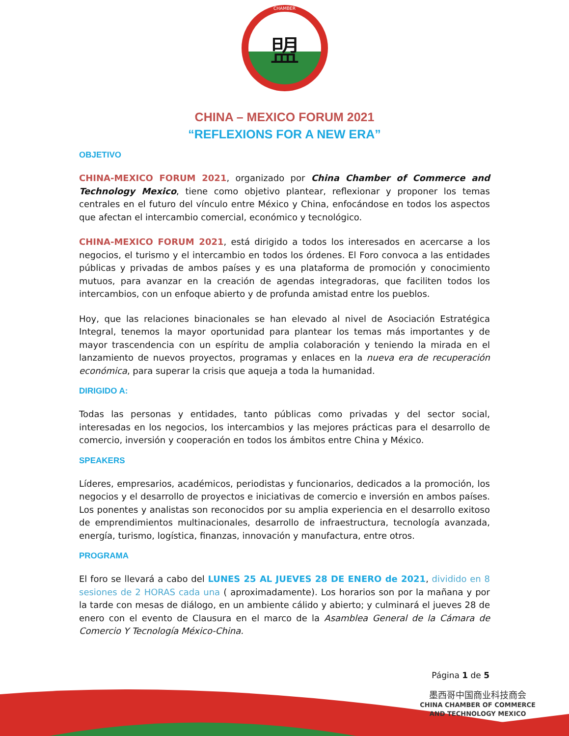CHAMBER
盟
CHINA – MEXICO FORUM 2021
“REFLEXIONS FOR A NEW ERA”
OBJETIVO
CHINA-MEXICO FORUM 2021, organizado por China Chamber of Commerce and Technology Mexico, tiene como objetivo plantear, reflexionar y proponer los temas centrales en el futuro del vínculo entre México y China, enfocándose en todos los aspectos que afectan el intercambio comercial, económico y tecnológico.
CHINA-MEXICO FORUM 2021, está dirigido a todos los interesados en acercarse a los negocios, el turismo y el intercambio en todos los órdenes. El Foro convoca a las entidades públicas y privadas de ambos países y es una plataforma de promoción y conocimiento mutuos, para avanzar en la creación de agendas integradoras, que faciliten todos los intercambios, con un enfoque abierto y de profunda amistad entre los pueblos.
Hoy, que las relaciones binacionales se han elevado al nivel de Asociación Estratégica Integral, tenemos la mayor oportunidad para plantear los temas más importantes y de mayor trascendencia con un espíritu de amplia colaboración y teniendo la mirada en el lanzamiento de nuevos proyectos, programas y enlaces en la nueva era de recuperación económica, para superar la crisis que aqueja a toda la humanidad.
DIRIGIDO A:
Todas las personas y entidades, tanto públicas como privadas y del sector social, interesadas en los negocios, los intercambios y las mejores prácticas para el desarrollo de comercio, inversión y cooperación en todos los ámbitos entre China y México.
SPEAKERS
Líderes, empresarios, académicos, periodistas y funcionarios, dedicados a la promoción, los negocios y el desarrollo de proyectos e iniciativas de comercio e inversión en ambos países. Los ponentes y analistas son reconocidos por su amplia experiencia en el desarrollo exitoso de emprendimientos multinacionales, desarrollo de infraestructura, tecnología avanzada, energía, turismo, logística, finanzas, innovación y manufactura, entre otros.
PROGRAMA
El foro se llevará a cabo del LUNES 25 AL JUEVES 28 DE ENERO de 2021, dividido en 8 sesiones de 2 HORAS cada una ( aproximadamente). Los horarios son por la mañana y por la tarde con mesas de diálogo, en un ambiente cálido y abierto; y culminará el jueves 28 de enero con el evento de Clausura en el marco de la Asamblea General de la Cámara de Comercio Y Tecnología México-China.
Página 1 de 5
墨西哥中国商业科技商会
CHINA CHAMBER OF COMMERCE
AND TECHNOLOGY MEXICO